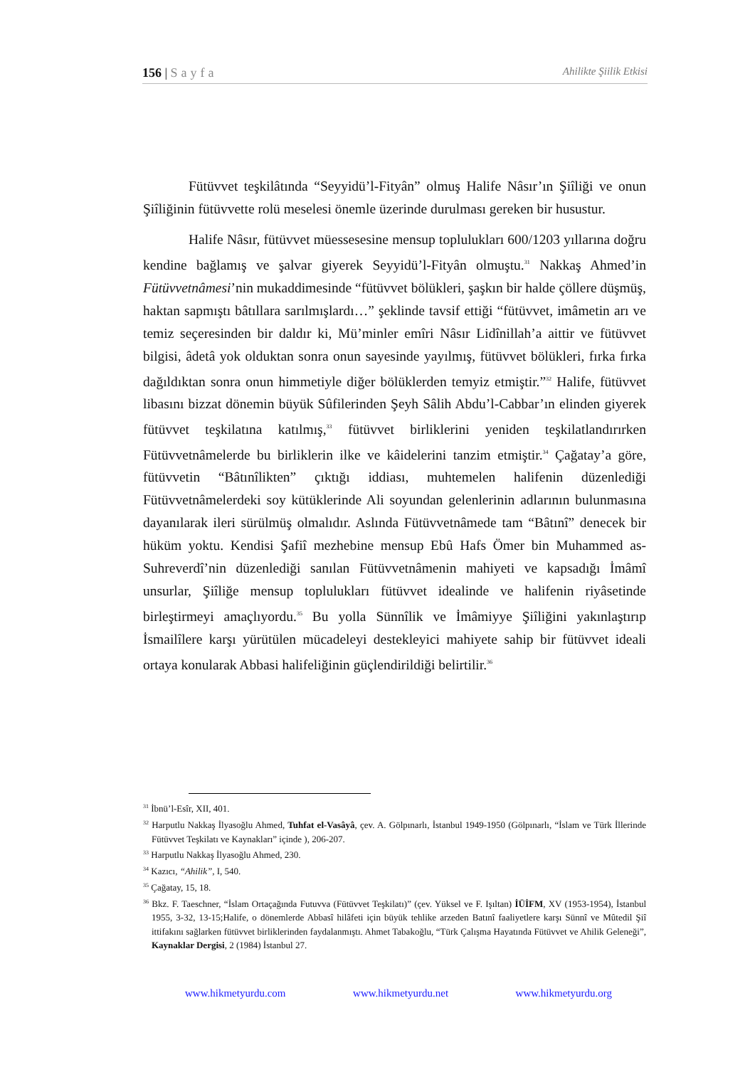156 | Sayfa Ahilikte Şiilik Etkisi
Fütüvvet teşkilâtında “Seyyidü’l-Fityân” olmuş Halife Nâsır’ın Şiîliği ve onun Şiîliğinin fütüvvette rolü meselesi önemle üzerinde durulması gereken bir husustur.
Halife Nâsır, fütüvvet müessesesine mensup toplulukları 600/1203 yıllarına doğru kendine bağlamış ve şalvar giyerek Seyyidü’l-Fityân olmuştu.<sup>31</sup> Nakkaş Ahmed’in Fütüvvetnâmesi’nin mukaddimesinde “fütüvvet bölükleri, şaşkın bir halde çöllere düşmüş, haktan sapmıştı bâtıllara sarılmışlardı…” şeklinde tavsif ettiği “fütüvvet, imâmetin arı ve temiz seçeresinden bir daldır ki, Mü’minler emîri Nâsır Lidînillah’a aittir ve fütüvvet bilgisi, âdetâ yok olduktan sonra onun sayesinde yayılmış, fütüvvet bölükleri, fırka fırka dağıldıktan sonra onun himmetiyle diğer bölüklerden temyiz etmiştir.”<sup>32</sup> Halife, fütüvvet libasını bizzat dönemin büyük Sûfilerinden Şeyh Sâlih Abdu’l-Cabbar’ın elinden giyerek fütüvvet teşkilatına katılmış,<sup>33</sup> fütüvvet birliklerini yeniden teşkilatlandırırken Fütüvvetnâmelerde bu birliklerin ilke ve kâidelerini tanzim etmiştir.<sup>34</sup> Çağatay’a göre, fütüvvetin “Bâtınîlikten” çıktığı iddiası, muhtemelen halifenin düzenlediği Fütüvvetnâmelerdeki soy kütüklerinde Ali soyundan gelenlerinin adlarının bulunmasına dayanılarak ileri sürülmüş olmalıdır. Aslında Fütüvvetnâmede tam “Bâtınî” denecek bir hüküm yoktu. Kendisi Şafiî mezhebine mensup Ebû Hafs Ömer bin Muhammed as-Suhreverdî’nin düzenlediği sanılan Fütüvvetnâmenin mahiyeti ve kapsadığı İmâmî unsurlar, Şiîliğe mensup toplulukları fütüvvet idealinde ve halifenin riyâsetinde birleştirmeyi amaçlıyordu.<sup>35</sup> Bu yolla Sünnîlik ve İmâmiyye Şiîliğini yakınlaştırıp İsmailîlere karşı yürütülen mücadeleyi destekleyici mahiyete sahip bir fütüvvet ideali ortaya konularak Abbasi halifeliğinin güçlendirildiği belirtilir.<sup>36</sup>
<sup>31</sup> İbnü’l-Esîr, XII, 401.
<sup>32</sup> Harputlu Nakkaş İlyasoğlu Ahmed, Tuhfat el-Vasâyâ, çev. A. Gölpınarlı, İstanbul 1949-1950 (Gölpınarlı, “İslam ve Türk İllerinde Fütüvvet Teşkilatı ve Kaynakları” içinde ), 206-207.
<sup>33</sup> Harputlu Nakkaş İlyasoğlu Ahmed, 230.
<sup>34</sup> Kazıcı, “Ahilik”, I, 540.
<sup>35</sup> Çağatay, 15, 18.
<sup>36</sup> Bkz. F. Taeschner, “İslam Ortaçağında Futuvva (Fütüvvet Teşkilatı)” (çev. Yüksel ve F. Işıltan) İÜİFM, XV (1953-1954), İstanbul 1955, 3-32, 13-15;Halife, o dönemlerde Abbasî hilâfeti için büyük tehlike arzeden Batınî faaliyetlere karşı Sünnî ve Mûtedil Şiî ittifakını sağlarken fütüvvet birliklerinden faydalanmıştı. Ahmet Tabakoğlu, “Türk Çalışma Hayatında Fütüvvet ve Ahilik Geleneği”, Kaynaklar Dergisi, 2 (1984) İstanbul 27.
www.hikmetyurdu.com www.hikmetyurdu.net www.hikmetyurdu.org